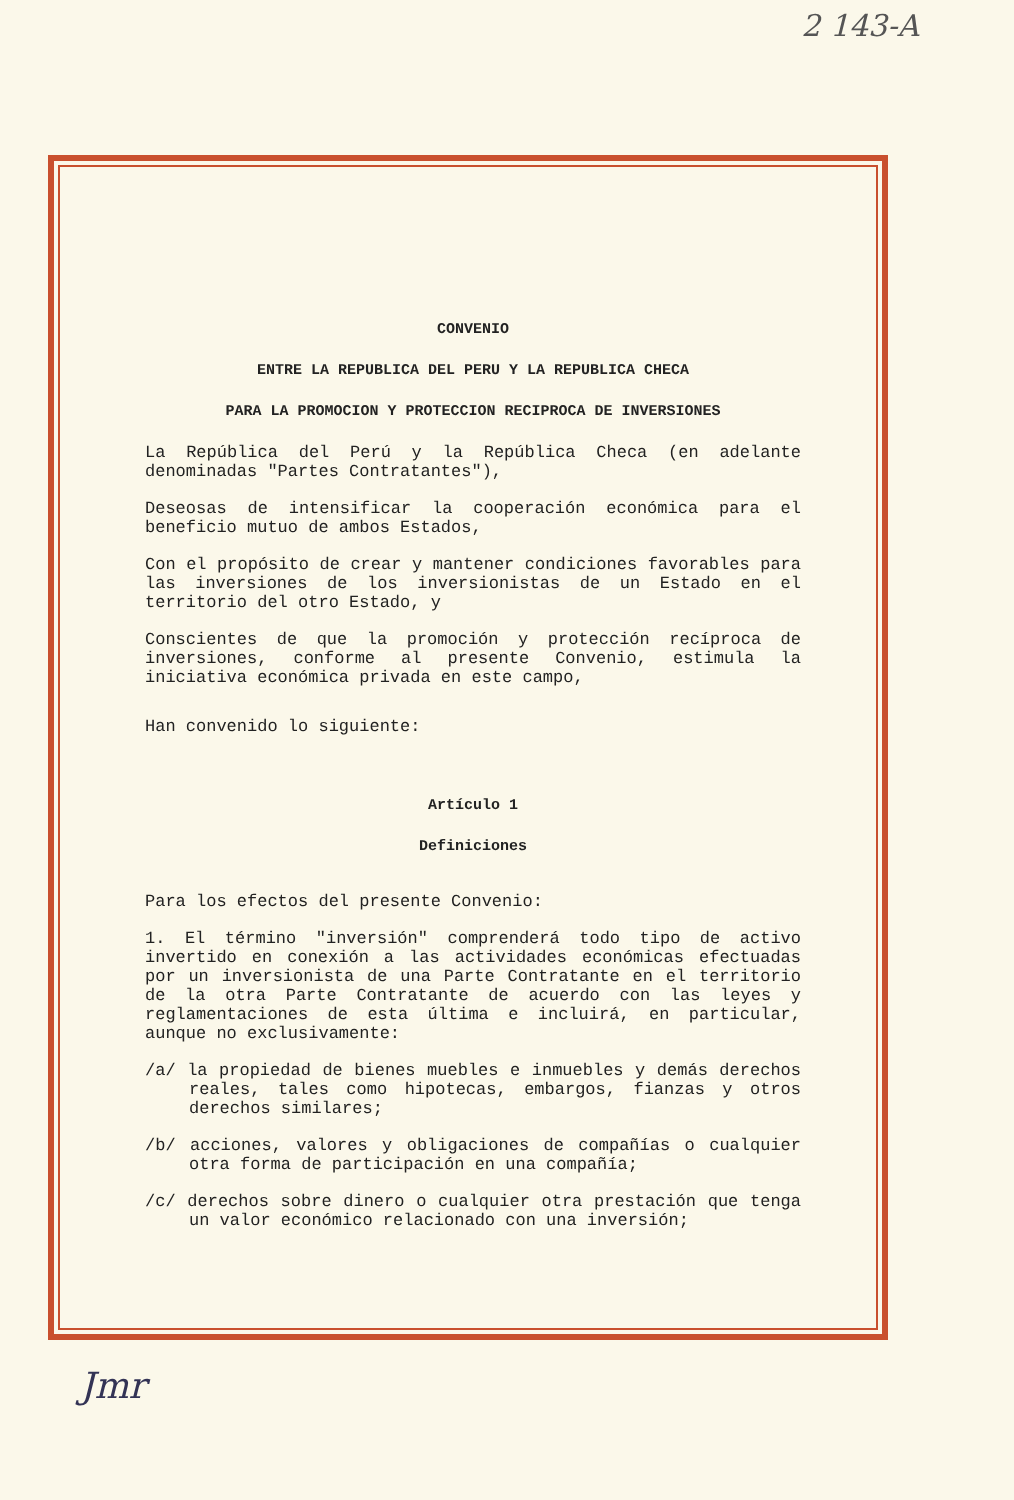2 143-A
CONVENIO
ENTRE LA REPUBLICA DEL PERU Y LA REPUBLICA CHECA
PARA LA PROMOCION Y PROTECCION RECIPROCA DE INVERSIONES
La República del Perú y la República Checa (en adelante denominadas "Partes Contratantes"),
Deseosas de intensificar la cooperación económica para el beneficio mutuo de ambos Estados,
Con el propósito de crear y mantener condiciones favorables para las inversiones de los inversionistas de un Estado en el territorio del otro Estado, y
Conscientes de que la promoción y protección recíproca de inversiones, conforme al presente Convenio, estimula la iniciativa económica privada en este campo,
Han convenido lo siguiente:
Artículo 1
Definiciones
Para los efectos del presente Convenio:
1. El término "inversión" comprenderá todo tipo de activo invertido en conexión a las actividades económicas efectuadas por un inversionista de una Parte Contratante en el territorio de la otra Parte Contratante de acuerdo con las leyes y reglamentaciones de esta última e incluirá, en particular, aunque no exclusivamente:
/a/ la propiedad de bienes muebles e inmuebles y demás derechos reales, tales como hipotecas, embargos, fianzas y otros derechos similares;
/b/ acciones, valores y obligaciones de compañías o cualquier otra forma de participación en una compañía;
/c/ derechos sobre dinero o cualquier otra prestación que tenga un valor económico relacionado con una inversión;
Jmr